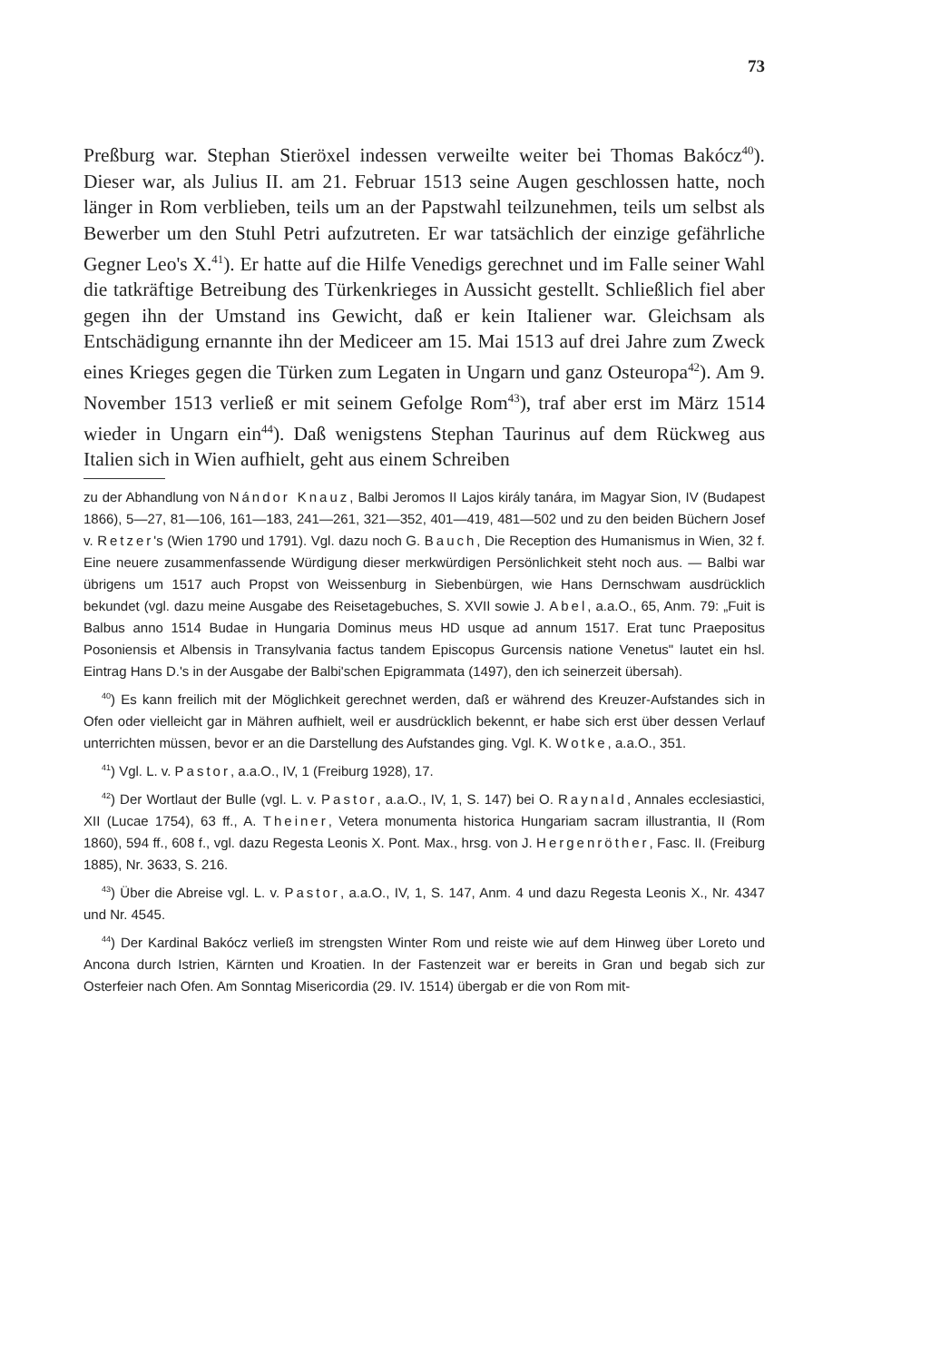73
Preßburg war. Stephan Stieröxel indessen verweilte weiter bei Thomas Bakócz<sup>40</sup>). Dieser war, als Julius II. am 21. Februar 1513 seine Augen geschlossen hatte, noch länger in Rom verblieben, teils um an der Papstwahl teilzunehmen, teils um selbst als Bewerber um den Stuhl Petri aufzutreten. Er war tatsächlich der einzige gefährliche Gegner Leo's X.<sup>41</sup>). Er hatte auf die Hilfe Venedigs gerechnet und im Falle seiner Wahl die tatkräftige Betreibung des Türkenkrieges in Aussicht gestellt. Schließlich fiel aber gegen ihn der Umstand ins Gewicht, daß er kein Italiener war. Gleichsam als Entschädigung ernannte ihn der Mediceer am 15. Mai 1513 auf drei Jahre zum Zweck eines Krieges gegen die Türken zum Legaten in Ungarn und ganz Osteuropa<sup>42</sup>). Am 9. November 1513 verließ er mit seinem Gefolge Rom<sup>43</sup>), traf aber erst im März 1514 wieder in Ungarn ein<sup>44</sup>). Daß wenigstens Stephan Taurinus auf dem Rückweg aus Italien sich in Wien aufhielt, geht aus einem Schreiben
zu der Abhandlung von Nándor Knauz, Balbi Jeromos II Lajos király tanára, im Magyar Sion, IV (Budapest 1866), 5—27, 81—106, 161—183, 241—261, 321—352, 401—419, 481—502 und zu den beiden Büchern Josef v. Retzer's (Wien 1790 und 1791). Vgl. dazu noch G. Bauch, Die Reception des Humanismus in Wien, 32 f. Eine neuere zusammenfassende Würdigung dieser merkwürdigen Persönlichkeit steht noch aus. — Balbi war übrigens um 1517 auch Propst von Weissenburg in Siebenbürgen, wie Hans Dernschwam ausdrücklich bekundet (vgl. dazu meine Ausgabe des Reisetagebuches, S. XVII sowie J. Abel, a.a.O., 65, Anm. 79: „Fuit is Balbus anno 1514 Budae in Hungaria Dominus meus HD usque ad annum 1517. Erat tunc Praepositus Posoniensis et Albensis in Transylvania factus tandem Episcopus Gurcensis natione Venetus" lautet ein hsl. Eintrag Hans D.'s in der Ausgabe der Balbi'schen Epigrammata (1497), den ich seinerzeit übersah).
<sup>40</sup>) Es kann freilich mit der Möglichkeit gerechnet werden, daß er während des Kreuzer-Aufstandes sich in Ofen oder vielleicht gar in Mähren aufhielt, weil er ausdrücklich bekennt, er habe sich erst über dessen Verlauf unterrichten müssen, bevor er an die Darstellung des Aufstandes ging. Vgl. K. Wotke, a.a.O., 351.
<sup>41</sup>) Vgl. L. v. Pastor, a.a.O., IV, 1 (Freiburg 1928), 17.
<sup>42</sup>) Der Wortlaut der Bulle (vgl. L. v. Pastor, a.a.O., IV, 1, S. 147) bei O. Raynald, Annales ecclesiastici, XII (Lucae 1754), 63 ff., A. Theiner, Vetera monumenta historica Hungariam sacram illustrantia, II (Rom 1860), 594 ff., 608 f., vgl. dazu Regesta Leonis X. Pont. Max., hrsg. von J. Hergenröther, Fasc. II. (Freiburg 1885), Nr. 3633, S. 216.
<sup>43</sup>) Über die Abreise vgl. L. v. Pastor, a.a.O., IV, 1, S. 147, Anm. 4 und dazu Regesta Leonis X., Nr. 4347 und Nr. 4545.
<sup>44</sup>) Der Kardinal Bakócz verließ im strengsten Winter Rom und reiste wie auf dem Hinweg über Loreto und Ancona durch Istrien, Kärnten und Kroatien. In der Fastenzeit war er bereits in Gran und begab sich zur Osterfeier nach Ofen. Am Sonntag Misericordia (29. IV. 1514) übergab er die von Rom mit-